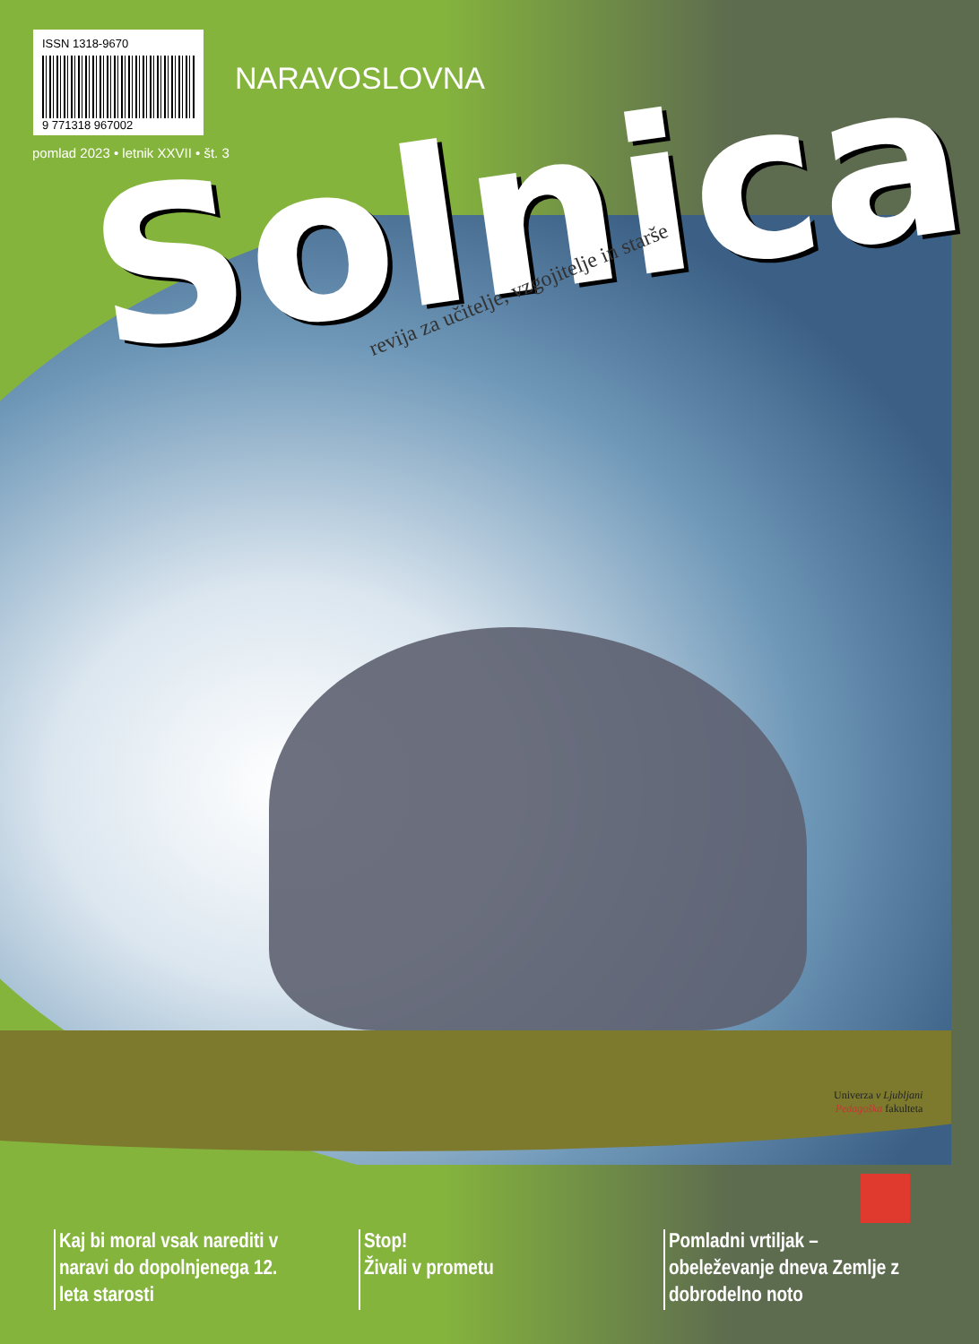ISSN 1318-9670
9 771318 967002
pomlad 2023 • letnik XXVII • št. 3
NARAVOSLOVNA
Solnica
revija za učitelje, vzgojitelje in starše
Univerza v Ljubljani
Pedagoška fakulteta
Kaj bi moral vsak narediti v naravi do dopolnjenega 12. leta starosti
Stop!
Živali v prometu
Pomladni vrtiljak – obeleževanje dneva Zemlje z dobrodelno noto